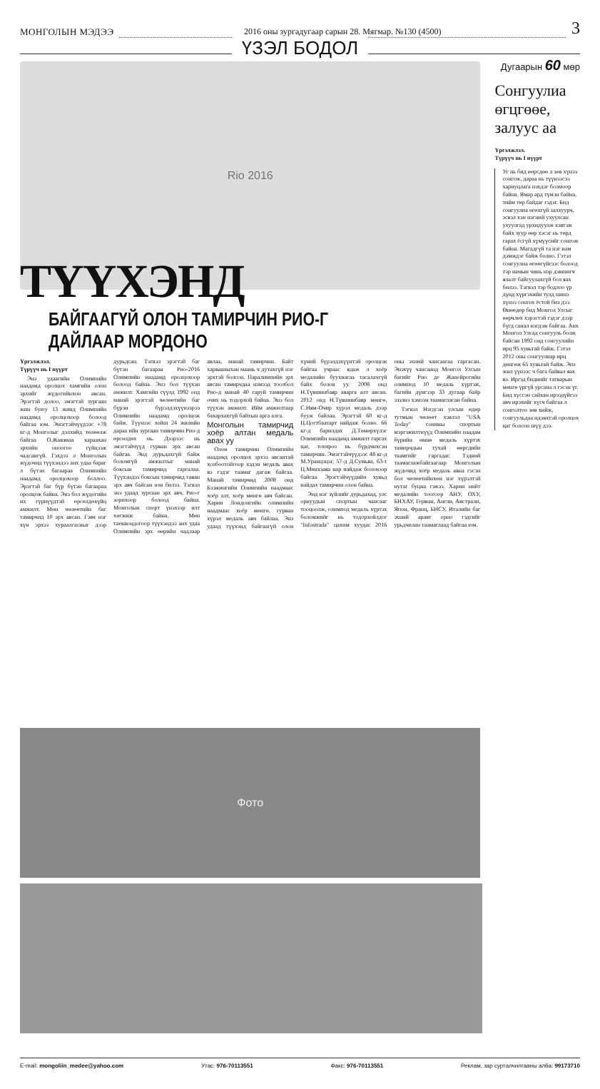МОНГОЛЫН МЭДЭЭ 2016 оны зургадугаар сарын 28. Мягмар. №130 (4500) 3
ҮЗЭЛ БОДОЛ
Rio 2016
ТҮҮХЭНД
БАЙГААГҮЙ ОЛОН ТАМИРЧИН РИО-Г ДАЙЛААР МОРДОНО
Үргэлжлэл.
Түрүүч нь I нүүрт
Энэ удаагийн Олимпийн наадамд оролцох хамгийн олон эрхийг жүдогийнхон авсан. Эрэгтэй долоо, эмэгтэй зургаан жин буюу 13 жинд Олимпийн наадамд оролцохоор болоод байгаа юм. Эмэгтэйчүүдээс +78 кг-д Монголыг дэлхийд төлөөлж байгаа О.Жавзмаа хараахан эрхийн оноогоо гүйцээж чадсангүй. Гэхдээ л Монголын жүдочид түүхэндээ анх удаа бараг л бүтэн багаараа Олимпийн наадамд оролцохоор боллоо. Эрэгтэй баг бүр бүтэн багаараа оролцож байна. Энэ бол жүдогийн их гүрнүүдтэй өрсөлдөхүйц амжилт. Мөн чөлөөтийн баг тамирчид 10 эрх авсан. Гэвч нэг хүн эрхээ хураалгасныг дээр дурьдсан. Тэгвэл эрэгтэй баг бүтэн багаараа Рио-2016 Олимпийн наадамд оролцохоор болоод байна. Энэ бол түүхэн амжилт. Хамгийн сүүлд 1992 онд манай эрэгтэй чөлөөтийн баг бүрэн бүрэлдэхүүнээрээ Олимпийн наадамд оролцож байж. Түүнээс хойш 24 жилийн дараа ийн зургаан тамирчин Рио-д өрсөлдөх нь. Дээрээс нь эмэгтэйчүүд гурван эрх авсан байгаа. Энд дурьдахгүй байж боломгүй амжилтыг манай боксын тамирчид гаргалаа. Түүхэндээ боксын тамирчид таван эрх авч байсан юм билээ. Тэгвэл энэ удаад зургаан эрх авч, Рио-г зорихоор болоод байна. Монголын спорт үнэхээр илт хөгжиж байна. Мөн таеквондогоор түүхэндээ анх удаа Олимпийн эрх өөрийн чадлаар авлаа, манай тамирчин. Байт харвааныхан маань ч дутахгүй нэг эрхтэй болсон. Паралимпийн эрх авсан тамирчдаа нэмээд тоолбол Рио-д манай 40 гаруй тамирчин очих нь тодорхой байна. Энэ бол түүхэн амжилт. Ийм амжилтаар бахархахгүй байхын арга алга.
Монголын тамирчид хоёр алтан медаль авах уу
Олон тамирчин Олимпийн наадамд оролцох эрхээ авсантай холбоотойгоор хэдэн медаль авах вэ гэдэг таамаг дагаж байгаа. Манай тамирчид 2008 онд Бээжингийн Олимпийн наадмаас хоёр алт, хоёр мөнгө авч байсан. Харин Лондонгийн олимпийн наадмаас хоёр мөнгө, гурван хүрэл медаль авч байлаа. Энэ удаад түүхэнд байгаагүй олон хүний бүрэлдэхүүнтэй оролцож байгаа учраас ядаж л хоёр медалийн буухиагаа тасалахгүй байх болов уу. 2008 онд Н.Түвшинбаяр аварга алт авсан. 2012 онд Н.Түвшинбаяр мөнгө, С.Ням-Очир хүрэл медаль дээр бууж байлаа. Эрэгтэй 60 кг-д Ц.Цогтбаатарт найдаж болно. 66 кг-д барилдах Д.Төмөрхүлэг Олимпийн наадамд амжилт гаргах цаг, тохироо нь бүрдчихсэн тамирчин. Эмэгтэйчүүдээс 48 кг-д М.Уранцэцэг, 57-д Д.Сумьяа, 63-т Ц.Мөнхзаяа нар найдаж болохоор байгаа. Эрэгтэйчүүдийн хувьд найдах тамирчин олон байна.
Энд нэг зүйлийг дурьдахад, улс орнуудын спортын чансааг тооцоолж, олимпод медаль хүртэх боломжийг нь тодорхойлдог "Infostrada" цахим хуудас 2016 оны эхний чансаагаа гаргасан. Энэхүү чансаанд Монгол Улсын багийг Рио де Жанейрогийн олимпод 10 медаль хүртэж, багийн дүнгээр 33 дугаар байр эзэлнэ хэмээн таамагласан байна.
Тэгвэл Нэгдсэн улсын өдөр тутмын чөлөөт хэвлэл "USA Today" сонины спортын мэргэжилтнүүд Олимпийн наадам бүрийн өмнө медаль хүртэх тамирчдын тухай өөрсдийн таамгийг гаргадаг. Тэдний таамаглажбайгаагаар Монголын жүдочид хоёр медаль авна гэсэн бол чөлөөтийнхөн нэг хүрэлтэй нутаг буцна гэжээ. Харин нийт медалийн тоогоор АНУ, ОХУ, БНХАУ, Герман, Англи, Австрали, Япон, Франц, БНСУ, Италийн баг эхний аравт орно гэдгийг урьдчилан таамаглаад байгаа юм.
Фото
Дугаарын 60 мөр
Сонгуулиа өгцгөөе, залуус аа
Үргэлжлэл.
Түрүүч нь I нүүрт
Уг нь бид өөрсдөө л зөв хүнээ сонгож, дараа нь түүнээсээ хариуцлага нэхдэг болмоор байна. Ямар ард түмэн байна, тийм төр байдаг гэдэг. Бид сонгуулиа өгөхгүй залхуурч, эсвэл хэн нэгний ухуулсан ухуулгад урхидуулж хэвтэж байх зуур өөр хэсэг нь төрд гарах ёсгүй хүмүүсийг сонгож байна. Магадгүй та нэг нам дэмждэг байж болно. Гэтэл сонгуулиа өгөөгүйгээс болоод тэр намын чинь нэр дэвшигч ялалт байгуулахгүй бол яах билээ. Тэгвэл тэр бодлоо үр дүнд хүргэхийн тулд шинэ хүнээ сонгох ёстой биз дээ. Өнөөдөр бид Монгол Улсыг өөрчлөх хэрэгтэй гэдэг дээр бүгд санал нэгдэж байгаа. Анх Монгол Улсад сонгууль болж байсан 1992 онд сонгуулийн ирц 95 хувьтай байж. Гэтэл 2012 оны сонгуулиар ирц дөнгөж 65 хувьтай байж. Энэ жил үүнээс ч бага байвал яах вэ. Иргэд биднийг татварын мөнгө үргүй урсана л гэсэн үг. Бид хүссэн сайхан ирээдүйгээ авч ирэхийг хүсч байгаа л сонголтоо зөв хийж, сонгуульдаа идэвхтэй оролцох цаг болсон шүү дээ.
E-mail: mongoliin_medee@yahoo.com Утас: 976-70113551 Факс: 976-70113551 Реклам, зар сурталчилгааны алба: 99173710